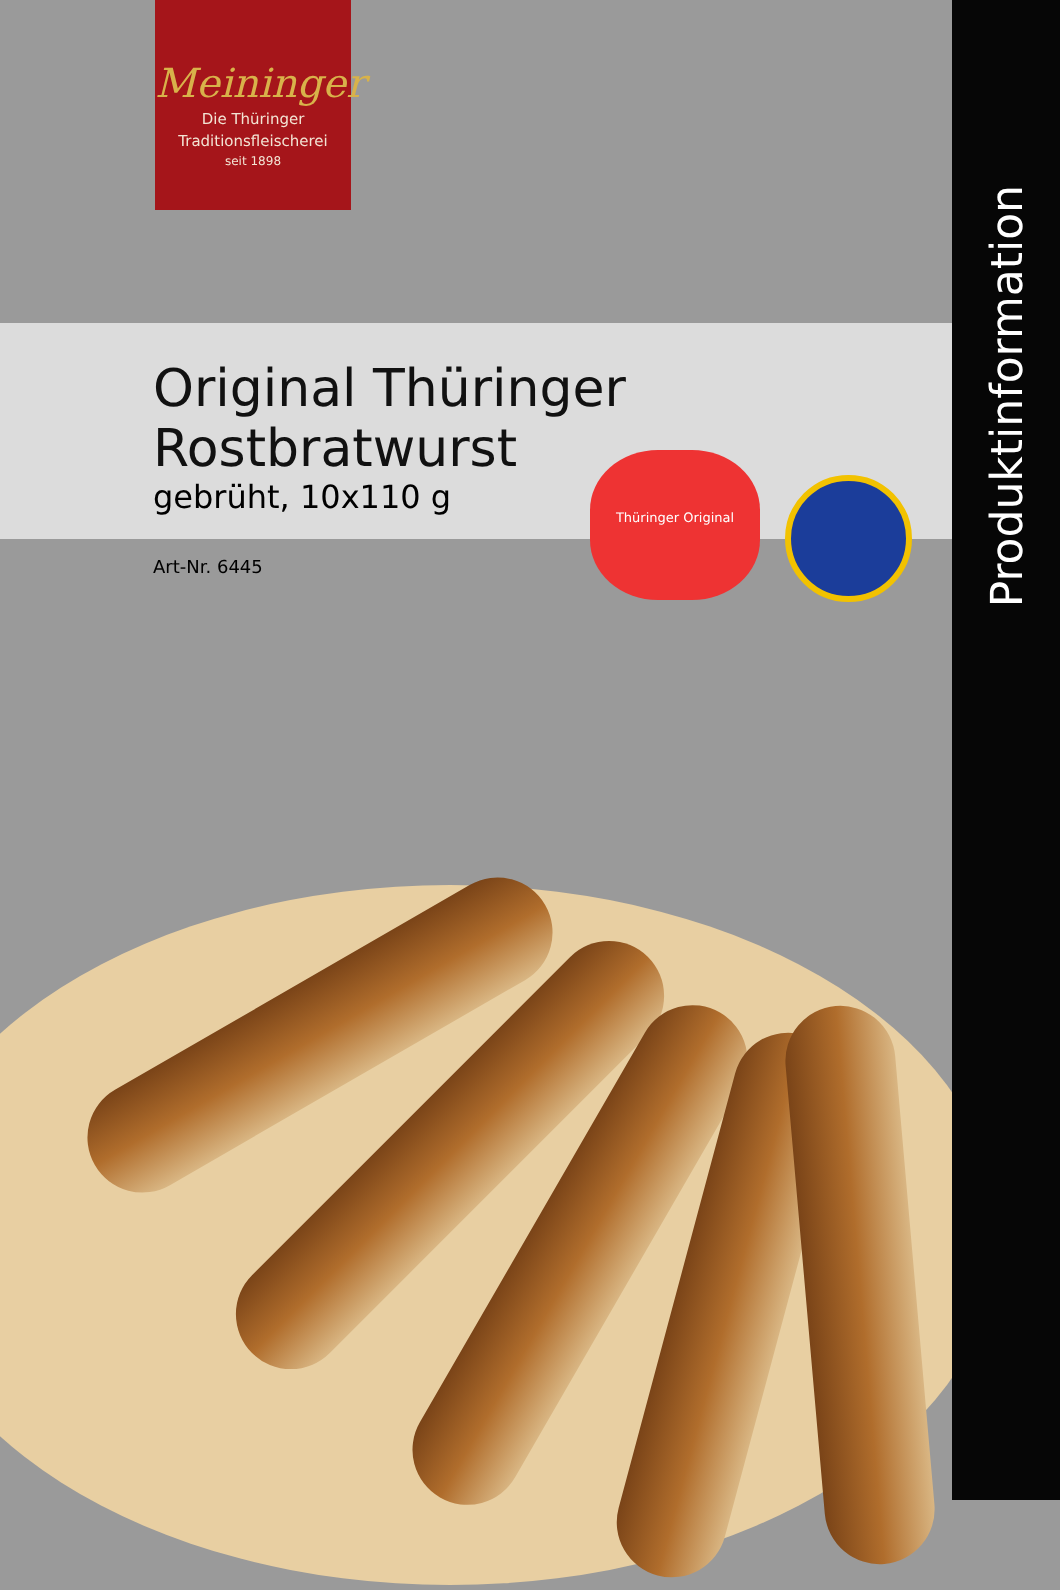Meininger
Die Thüringer
Traditionsfleischerei
seit 1898
Original Thüringer Rostbratwurst
gebrüht, 10x110 g
Art-Nr. 6445
Thüringer Original
Produktinformation